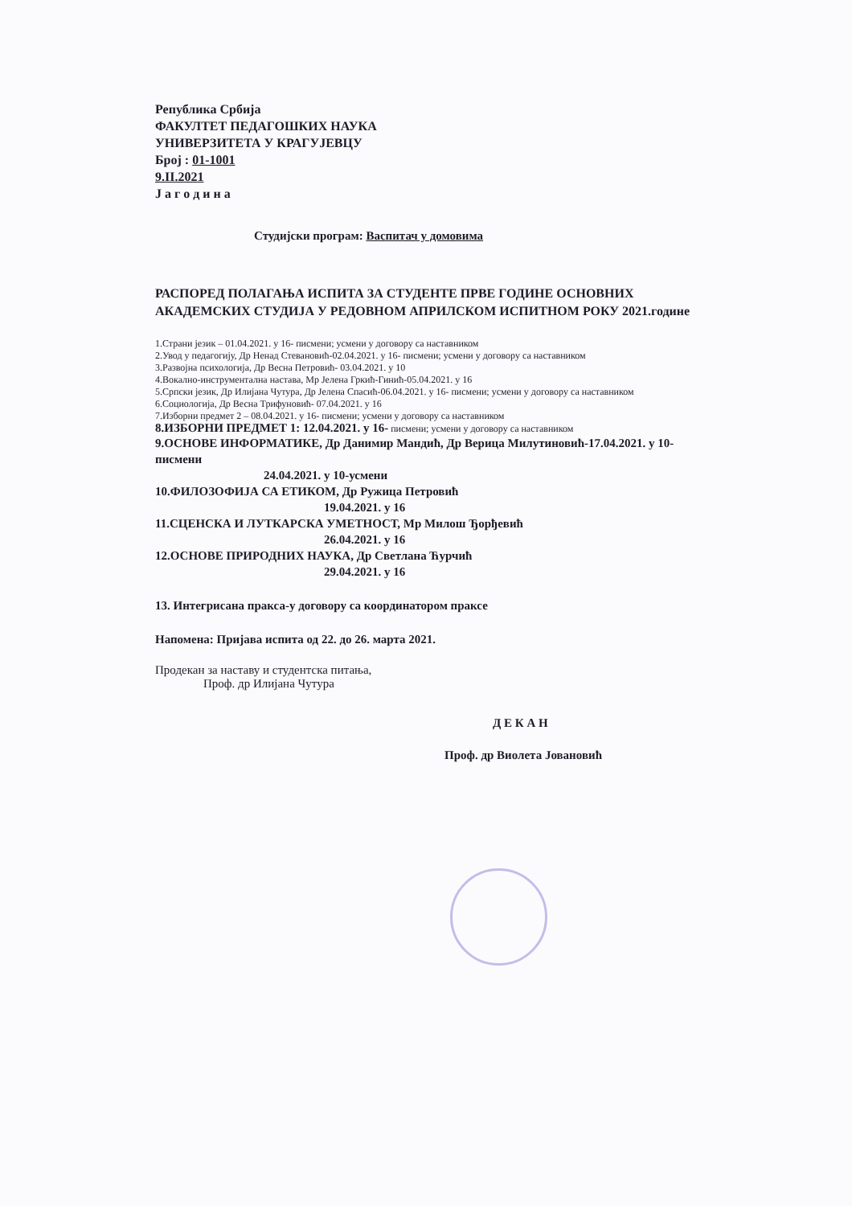Република Србија
ФАКУЛТЕТ ПЕДАГОШКИХ НАУКА
УНИВЕРЗИТЕТА У КРАГУЈЕВЦУ
Број : 01-1001
9.II.2021
Ј а г о д и н а
Студијски програм: Васпитач у домовима
РАСПОРЕД ПОЛАГАЊА ИСПИТА ЗА СТУДЕНТЕ ПРВЕ ГОДИНЕ ОСНОВНИХ АКАДЕМСКИХ СТУДИЈА У РЕДОВНОМ АПРИЛСКОМ ИСПИТНОМ РОКУ 2021.године
1.Страни језик – 01.04.2021. у 16- писмени; усмени у договору са наставником
2.Увод у педагогију, Др Ненад Стевановић-02.04.2021. у 16- писмени; усмени у договору са наставником
3.Развојна психологија, Др Весна Петровић- 03.04.2021. у 10
4.Вокално-инструментална настава, Мр Јелена Гркић-Гинић-05.04.2021. у 16
5.Српски језик, Др Илијана Чутура, Др Јелена Спасић-06.04.2021. у 16- писмени; усмени у договору са наставником
6.Социологија, Др Весна Трифуновић- 07.04.2021. у 16
7.Изборни предмет 2 – 08.04.2021. у 16- писмени; усмени у договору са наставником
8.ИЗБОРНИ ПРЕДМЕТ 1: 12.04.2021. у 16- писмени; усмени у договору са наставником
9.ОСНОВЕ ИНФОРМАТИКЕ, Др Данимир Мандић, Др Верица Милутиновић-17.04.2021. у 10-писмени
24.04.2021. у 10-усмени
10.ФИЛОЗОФИЈА СА ЕТИКОМ, Др Ружица Петровић
19.04.2021. у 16
11.СЦЕНСКА И ЛУТКАРСКА УМЕТНОСТ, Мр Милош Ђорђевић
26.04.2021. у 16
12.ОСНОВЕ ПРИРОДНИХ НАУКА, Др Светлана Ћурчић
29.04.2021. у 16
13. Интегрисана пракса-у договору са координатором праксе
Напомена: Пријава испита од 22. до 26. марта 2021.
Продекан за наставу и студентска питања,
Проф. др Илијана Чутура
Д Е К А Н
Проф. др Виолета Јовановић